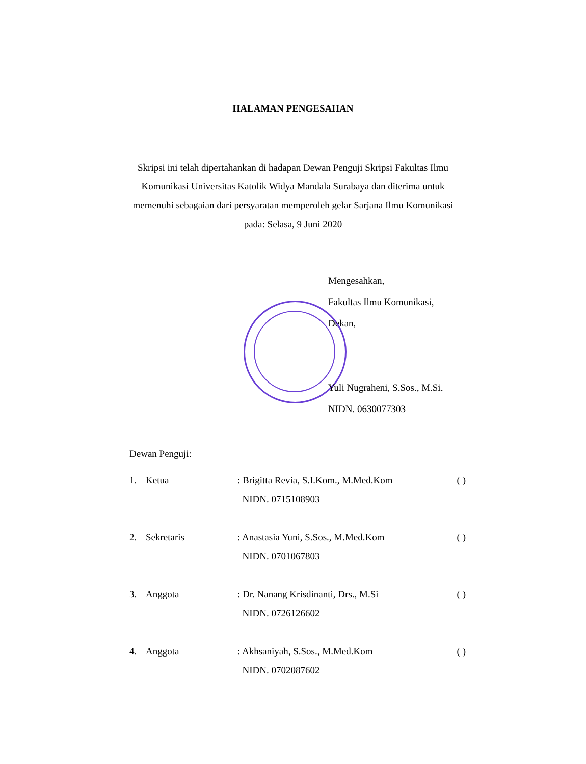HALAMAN PENGESAHAN
Skripsi ini telah dipertahankan di hadapan Dewan Penguji Skripsi Fakultas Ilmu Komunikasi Universitas Katolik Widya Mandala Surabaya dan diterima untuk memenuhi sebagaian dari persyaratan memperoleh gelar Sarjana Ilmu Komunikasi pada: Selasa, 9 Juni 2020
Mengesahkan,
Fakultas Ilmu Komunikasi,
Dekan,
Yuli Nugraheni, S.Sos., M.Si.
NIDN. 0630077303
Dewan Penguji:
1. Ketua : Brigitta Revia, S.I.Kom., M.Med.Kom
NIDN. 0715108903
( )
2. Sekretaris : Anastasia Yuni, S.Sos., M.Med.Kom
NIDN. 0701067803
( )
3. Anggota : Dr. Nanang Krisdinanti, Drs., M.Si
NIDN. 0726126602
( )
4. Anggota : Akhsaniyah, S.Sos., M.Med.Kom
NIDN. 0702087602
( )